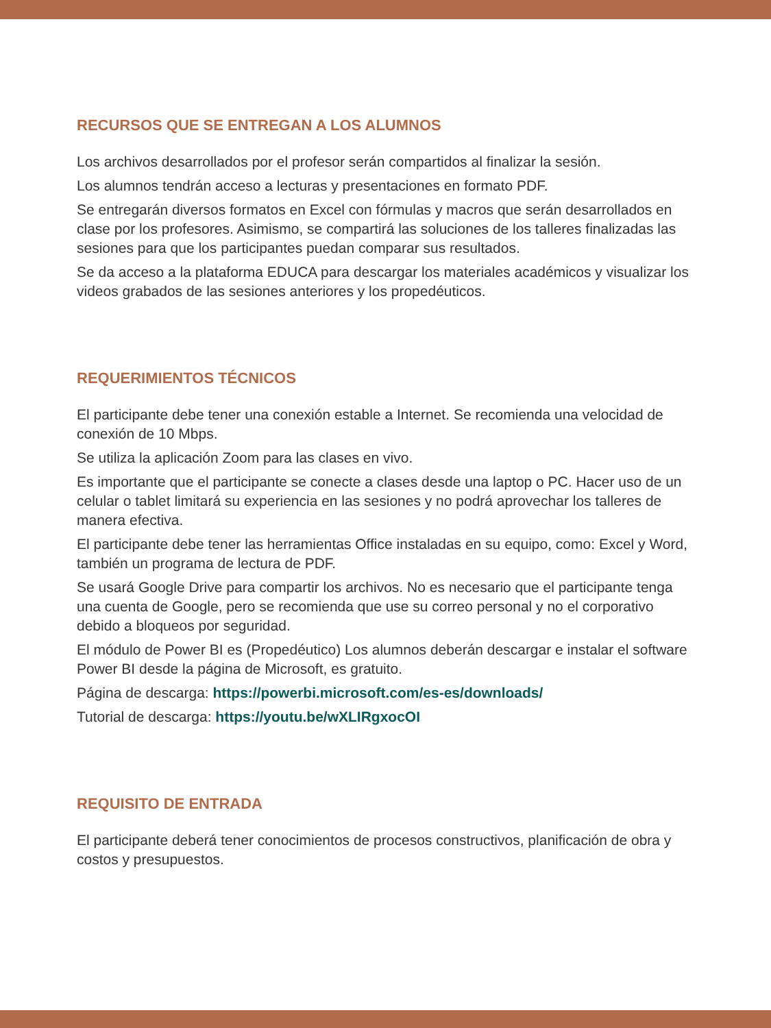RECURSOS QUE SE ENTREGAN A LOS ALUMNOS
Los archivos desarrollados por el profesor serán compartidos al finalizar la sesión.
Los alumnos tendrán acceso a lecturas y presentaciones en formato PDF.
Se entregarán diversos formatos en Excel con fórmulas y macros que serán desarrollados en clase por los profesores. Asimismo, se compartirá las soluciones de los talleres finalizadas las sesiones para que los participantes puedan comparar sus resultados.
Se da acceso a la plataforma EDUCA para descargar los materiales académicos y visualizar los videos grabados de las sesiones anteriores y los propedéuticos.
REQUERIMIENTOS TÉCNICOS
El participante debe tener una conexión estable a Internet. Se recomienda una velocidad de conexión de 10 Mbps.
Se utiliza la aplicación Zoom para las clases en vivo.
Es importante que el participante se conecte a clases desde una laptop o PC. Hacer uso de un celular o tablet limitará su experiencia en las sesiones y no podrá aprovechar los talleres de manera efectiva.
El participante debe tener las herramientas Office instaladas en su equipo, como: Excel y Word, también un programa de lectura de PDF.
Se usará Google Drive para compartir los archivos. No es necesario que el participante tenga una cuenta de Google, pero se recomienda que use su correo personal y no el corporativo debido a bloqueos por seguridad.
El módulo de Power BI es (Propedéutico) Los alumnos deberán descargar e instalar el software Power BI desde la página de Microsoft, es gratuito.
Página de descarga: https://powerbi.microsoft.com/es-es/downloads/
Tutorial de descarga: https://youtu.be/wXLIRgxocOI
REQUISITO DE ENTRADA
El participante deberá tener conocimientos de procesos constructivos, planificación de obra y costos y presupuestos.